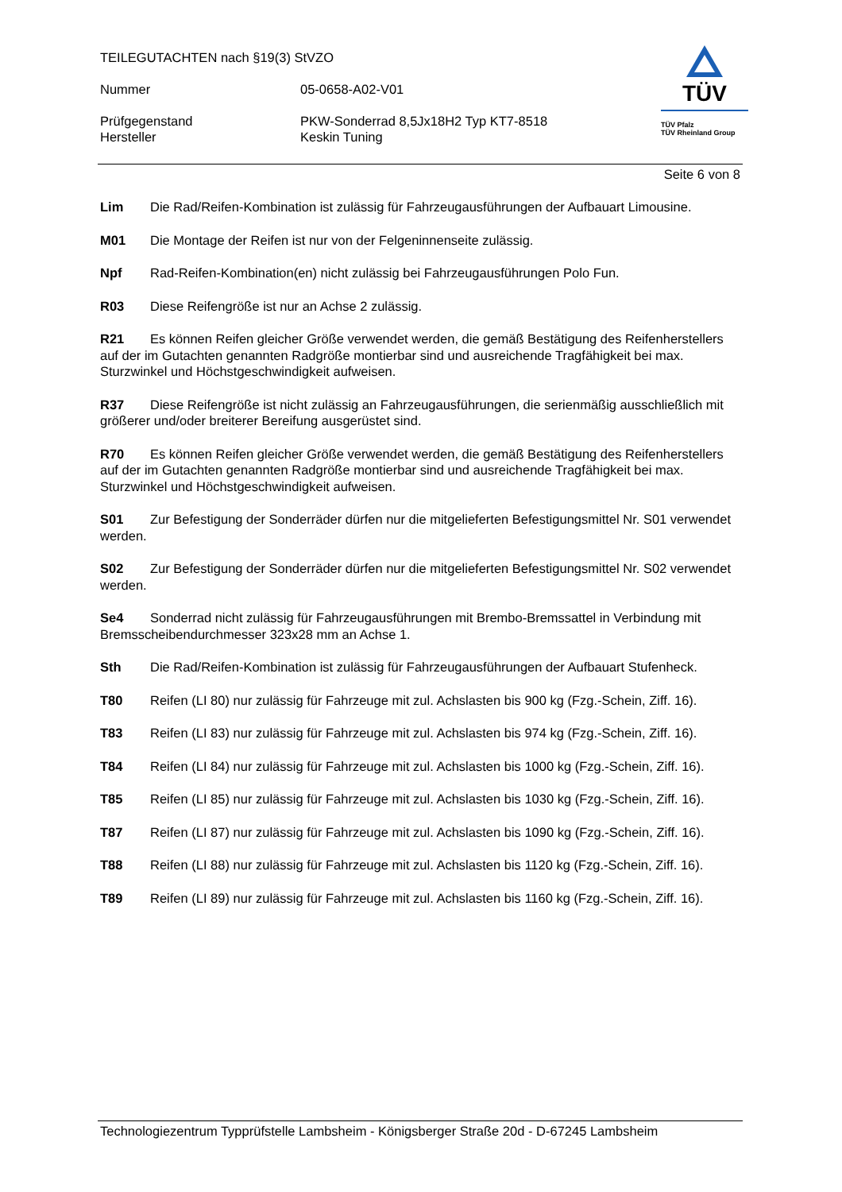TEILEGUTACHTEN nach §19(3) StVZO
Nummer 05-0658-A02-V01
Prüfgegenstand
Hersteller
PKW-Sonderrad 8,5Jx18H2 Typ KT7-8518
Keskin Tuning
TÜV
TÜV Pfalz
TÜV Rheinland Group
Seite 6 von 8
Lim Die Rad/Reifen-Kombination ist zulässig für Fahrzeugausführungen der Aufbauart Limousine.
M01 Die Montage der Reifen ist nur von der Felgeninnenseite zulässig.
Npf Rad-Reifen-Kombination(en) nicht zulässig bei Fahrzeugausführungen Polo Fun.
R03 Diese Reifengröße ist nur an Achse 2 zulässig.
R21 Es können Reifen gleicher Größe verwendet werden, die gemäß Bestätigung des Reifenherstellers auf der im Gutachten genannten Radgröße montierbar sind und ausreichende Tragfähigkeit bei max. Sturzwinkel und Höchstgeschwindigkeit aufweisen.
R37 Diese Reifengröße ist nicht zulässig an Fahrzeugausführungen, die serienmäßig ausschließlich mit größerer und/oder breiterer Bereifung ausgerüstet sind.
R70 Es können Reifen gleicher Größe verwendet werden, die gemäß Bestätigung des Reifenherstellers auf der im Gutachten genannten Radgröße montierbar sind und ausreichende Tragfähigkeit bei max. Sturzwinkel und Höchstgeschwindigkeit aufweisen.
S01 Zur Befestigung der Sonderräder dürfen nur die mitgelieferten Befestigungsmittel Nr. S01 verwendet werden.
S02 Zur Befestigung der Sonderräder dürfen nur die mitgelieferten Befestigungsmittel Nr. S02 verwendet werden.
Se4 Sonderrad nicht zulässig für Fahrzeugausführungen mit Brembo-Bremssattel in Verbindung mit Bremsscheibendurchmesser 323x28 mm an Achse 1.
Sth Die Rad/Reifen-Kombination ist zulässig für Fahrzeugausführungen der Aufbauart Stufenheck.
T80 Reifen (LI 80) nur zulässig für Fahrzeuge mit zul. Achslasten bis 900 kg (Fzg.-Schein, Ziff. 16).
T83 Reifen (LI 83) nur zulässig für Fahrzeuge mit zul. Achslasten bis 974 kg (Fzg.-Schein, Ziff. 16).
T84 Reifen (LI 84) nur zulässig für Fahrzeuge mit zul. Achslasten bis 1000 kg (Fzg.-Schein, Ziff. 16).
T85 Reifen (LI 85) nur zulässig für Fahrzeuge mit zul. Achslasten bis 1030 kg (Fzg.-Schein, Ziff. 16).
T87 Reifen (LI 87) nur zulässig für Fahrzeuge mit zul. Achslasten bis 1090 kg (Fzg.-Schein, Ziff. 16).
T88 Reifen (LI 88) nur zulässig für Fahrzeuge mit zul. Achslasten bis 1120 kg (Fzg.-Schein, Ziff. 16).
T89 Reifen (LI 89) nur zulässig für Fahrzeuge mit zul. Achslasten bis 1160 kg (Fzg.-Schein, Ziff. 16).
Technologiezentrum Typprüfstelle Lambsheim - Königsberger Straße 20d - D-67245 Lambsheim